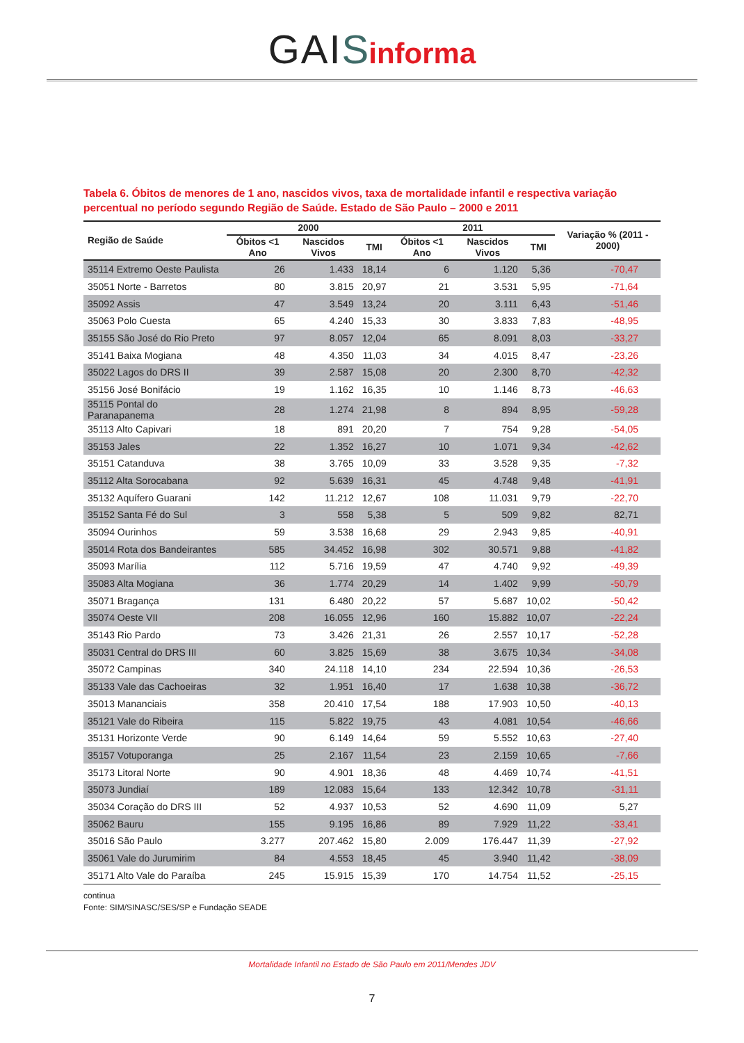GAI Sinforma
Tabela 6. Óbitos de menores de 1 ano, nascidos vivos, taxa de mortalidade infantil e respectiva variação percentual no período segundo Região de Saúde. Estado de São Paulo – 2000 e 2011
| Região de Saúde | 2000 | | | 2011 | | | Variação % (2011 - 2000) |
| --- | --- | --- | --- | --- | --- | --- | --- |
| | Óbitos <1 Ano | Nascidos Vivos | TMI | Óbitos <1 Ano | Nascidos Vivos | TMI | |
| 35114 Extremo Oeste Paulista | 26 | 1.433 | 18,14 | 6 | 1.120 | 5,36 | -70,47 |
| 35051 Norte - Barretos | 80 | 3.815 | 20,97 | 21 | 3.531 | 5,95 | -71,64 |
| 35092 Assis | 47 | 3.549 | 13,24 | 20 | 3.111 | 6,43 | -51,46 |
| 35063 Polo Cuesta | 65 | 4.240 | 15,33 | 30 | 3.833 | 7,83 | -48,95 |
| 35155 São José do Rio Preto | 97 | 8.057 | 12,04 | 65 | 8.091 | 8,03 | -33,27 |
| 35141 Baixa Mogiana | 48 | 4.350 | 11,03 | 34 | 4.015 | 8,47 | -23,26 |
| 35022 Lagos do DRS II | 39 | 2.587 | 15,08 | 20 | 2.300 | 8,70 | -42,32 |
| 35156 José Bonifácio | 19 | 1.162 | 16,35 | 10 | 1.146 | 8,73 | -46,63 |
| 35115 Pontal do Paranapanema | 28 | 1.274 | 21,98 | 8 | 894 | 8,95 | -59,28 |
| 35113 Alto Capivari | 18 | 891 | 20,20 | 7 | 754 | 9,28 | -54,05 |
| 35153 Jales | 22 | 1.352 | 16,27 | 10 | 1.071 | 9,34 | -42,62 |
| 35151 Catanduva | 38 | 3.765 | 10,09 | 33 | 3.528 | 9,35 | -7,32 |
| 35112 Alta Sorocabana | 92 | 5.639 | 16,31 | 45 | 4.748 | 9,48 | -41,91 |
| 35132 Aquífero Guarani | 142 | 11.212 | 12,67 | 108 | 11.031 | 9,79 | -22,70 |
| 35152 Santa Fé do Sul | 3 | 558 | 5,38 | 5 | 509 | 9,82 | 82,71 |
| 35094 Ourinhos | 59 | 3.538 | 16,68 | 29 | 2.943 | 9,85 | -40,91 |
| 35014 Rota dos Bandeirantes | 585 | 34.452 | 16,98 | 302 | 30.571 | 9,88 | -41,82 |
| 35093 Marília | 112 | 5.716 | 19,59 | 47 | 4.740 | 9,92 | -49,39 |
| 35083 Alta Mogiana | 36 | 1.774 | 20,29 | 14 | 1.402 | 9,99 | -50,79 |
| 35071 Bragança | 131 | 6.480 | 20,22 | 57 | 5.687 | 10,02 | -50,42 |
| 35074 Oeste VII | 208 | 16.055 | 12,96 | 160 | 15.882 | 10,07 | -22,24 |
| 35143 Rio Pardo | 73 | 3.426 | 21,31 | 26 | 2.557 | 10,17 | -52,28 |
| 35031 Central do DRS III | 60 | 3.825 | 15,69 | 38 | 3.675 | 10,34 | -34,08 |
| 35072 Campinas | 340 | 24.118 | 14,10 | 234 | 22.594 | 10,36 | -26,53 |
| 35133 Vale das Cachoeiras | 32 | 1.951 | 16,40 | 17 | 1.638 | 10,38 | -36,72 |
| 35013 Mananciais | 358 | 20.410 | 17,54 | 188 | 17.903 | 10,50 | -40,13 |
| 35121 Vale do Ribeira | 115 | 5.822 | 19,75 | 43 | 4.081 | 10,54 | -46,66 |
| 35131 Horizonte Verde | 90 | 6.149 | 14,64 | 59 | 5.552 | 10,63 | -27,40 |
| 35157 Votuporanga | 25 | 2.167 | 11,54 | 23 | 2.159 | 10,65 | -7,66 |
| 35173 Litoral Norte | 90 | 4.901 | 18,36 | 48 | 4.469 | 10,74 | -41,51 |
| 35073 Jundiaí | 189 | 12.083 | 15,64 | 133 | 12.342 | 10,78 | -31,11 |
| 35034 Coração do DRS III | 52 | 4.937 | 10,53 | 52 | 4.690 | 11,09 | 5,27 |
| 35062 Bauru | 155 | 9.195 | 16,86 | 89 | 7.929 | 11,22 | -33,41 |
| 35016 São Paulo | 3.277 | 207.462 | 15,80 | 2.009 | 176.447 | 11,39 | -27,92 |
| 35061 Vale do Jurumirim | 84 | 4.553 | 18,45 | 45 | 3.940 | 11,42 | -38,09 |
| 35171 Alto Vale do Paraíba | 245 | 15.915 | 15,39 | 170 | 14.754 | 11,52 | -25,15 |
continua
Fonte: SIM/SINASC/SES/SP e Fundação SEADE
Mortalidade Infantil no Estado de São Paulo em 2011/Mendes JDV
7